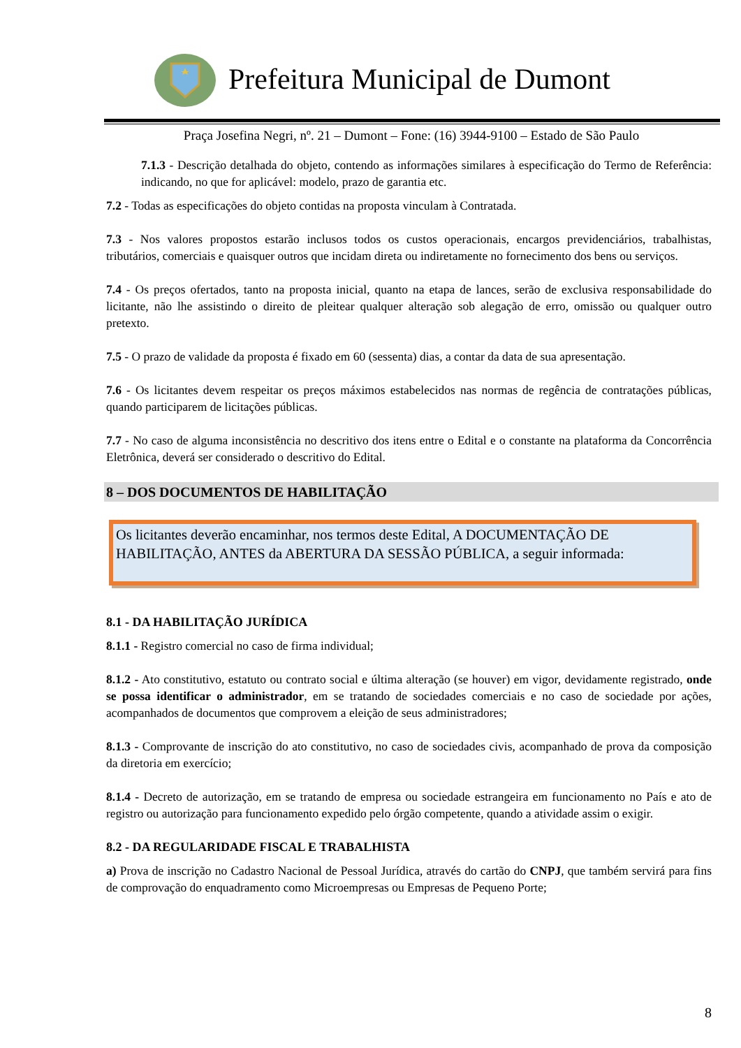Prefeitura Municipal de Dumont
Praça Josefina Negri, nº. 21 – Dumont – Fone: (16) 3944-9100 – Estado de São Paulo
7.1.3 - Descrição detalhada do objeto, contendo as informações similares à especificação do Termo de Referência: indicando, no que for aplicável: modelo, prazo de garantia etc.
7.2 - Todas as especificações do objeto contidas na proposta vinculam à Contratada.
7.3 - Nos valores propostos estarão inclusos todos os custos operacionais, encargos previdenciários, trabalhistas, tributários, comerciais e quaisquer outros que incidam direta ou indiretamente no fornecimento dos bens ou serviços.
7.4 - Os preços ofertados, tanto na proposta inicial, quanto na etapa de lances, serão de exclusiva responsabilidade do licitante, não lhe assistindo o direito de pleitear qualquer alteração sob alegação de erro, omissão ou qualquer outro pretexto.
7.5 - O prazo de validade da proposta é fixado em 60 (sessenta) dias, a contar da data de sua apresentação.
7.6 - Os licitantes devem respeitar os preços máximos estabelecidos nas normas de regência de contratações públicas, quando participarem de licitações públicas.
7.7 - No caso de alguma inconsistência no descritivo dos itens entre o Edital e o constante na plataforma da Concorrência Eletrônica, deverá ser considerado o descritivo do Edital.
8 – DOS DOCUMENTOS DE HABILITAÇÃO
Os licitantes deverão encaminhar, nos termos deste Edital, A DOCUMENTAÇÃO DE HABILITAÇÃO, ANTES da ABERTURA DA SESSÃO PÚBLICA, a seguir informada:
8.1 - DA HABILITAÇÃO JURÍDICA
8.1.1 - Registro comercial no caso de firma individual;
8.1.2 - Ato constitutivo, estatuto ou contrato social e última alteração (se houver) em vigor, devidamente registrado, onde se possa identificar o administrador, em se tratando de sociedades comerciais e no caso de sociedade por ações, acompanhados de documentos que comprovem a eleição de seus administradores;
8.1.3 - Comprovante de inscrição do ato constitutivo, no caso de sociedades civis, acompanhado de prova da composição da diretoria em exercício;
8.1.4 - Decreto de autorização, em se tratando de empresa ou sociedade estrangeira em funcionamento no País e ato de registro ou autorização para funcionamento expedido pelo órgão competente, quando a atividade assim o exigir.
8.2 - DA REGULARIDADE FISCAL E TRABALHISTA
a) Prova de inscrição no Cadastro Nacional de Pessoal Jurídica, através do cartão do CNPJ, que também servirá para fins de comprovação do enquadramento como Microempresas ou Empresas de Pequeno Porte;
8